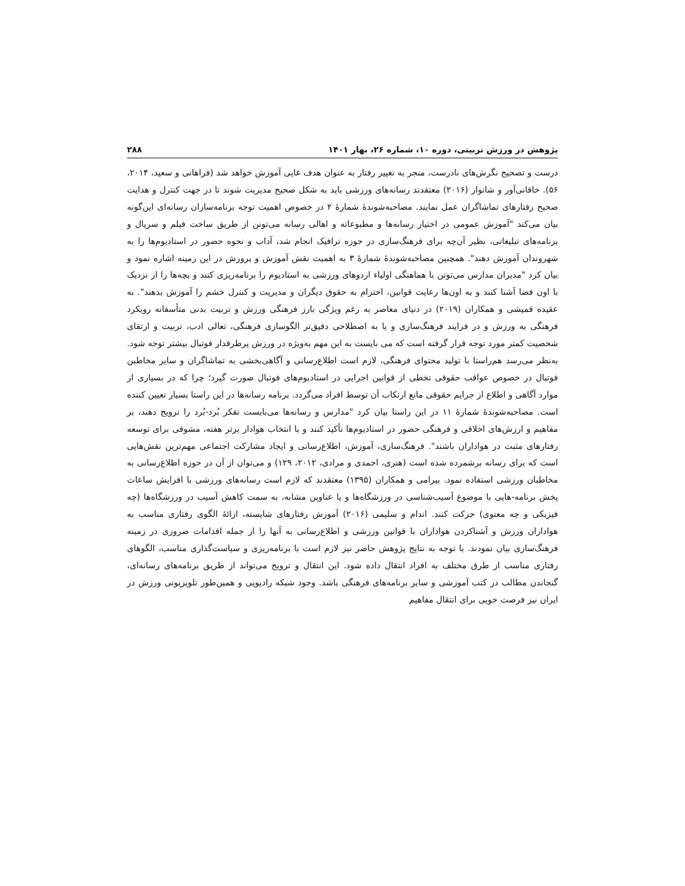پژوهش در ورزش تربیتی، دوره ۱۰، شماره ۲۶، بهار ۱۴۰۱ ۲۸۸
درست و تصحیح نگرش‌های نادرست، منجر به تغییر رفتار به عنوان هدف غایی آموزش خواهد شد (فراهانی و سعید، ۲۰۱۴، ۵۶). خاقانی‌آور و شانواز (۲۰۱۶) معتقدند رسانه‌های ورزشی باید به شکل صحیح مدیریت شوند تا در جهت کنترل و هدایت صحیح رفتارهای تماشاگران عمل نمایند. مصاحبه‌شوندهٔ شمارهٔ ۲ در خصوص اهمیت توجه برنامه‌سازان رسانه‌ای این‌گونه بیان می‌کند "آموزش عمومی در اختیار رسانه‌ها و مطبوعاته و اهالی رسانه می‌تونن از طریق ساخت فیلم و سریال و برنامه‌های تبلیغاتی، نظیر آن‌چه برای فرهنگ‌سازی در حوزه ترافیک انجام شد، آداب و نحوه حضور در استادیوم‌ها را به شهروندان آموزش دهند". همچنین مصاحبه‌شوندهٔ شمارهٔ ۳ به اهمیت نقش آموزش و پرورش در این زمینه اشاره نمود و بیان کرد "مدیران مدارس می‌تونن با هماهنگی اولیاء اردوهای ورزشی به استادیوم را برنامه‌ریزی کنند و بچه‌ها را از نزدیک با اون فضا آشنا کنند و به اون‌ها رعایت قوانین، احترام به حقوق دیگران و مدیریت و کنترل خشم را آموزش بدهند". به عقیده قمیشی و همکاران (۲۰۱۹) در دنیای معاصر به رغم ویژگی بارز فرهنگی ورزش و تربیت بدنی متأسفانه رویکرد فرهنگی به ورزش و در فرایند فرهنگ‌سازی و یا به اصطلاحی دقیق‌تر الگوسازی فرهنگی، تعالی ادب، تربیت و ارتقای شخصیت کمتر مورد توجه قرار گرفته است که می بایست به این مهم به‌ویژه در ورزش پرطرفدار فوتبال بیشتر توجه شود. به‌نظر می‌رسد هم‌راستا با تولید محتوای فرهنگی، لازم است اطلاع‌رسانی و آگاهی‌بخشی به تماشاگران و سایر مخاطبن فوتبال در خصوص عواقب حقوقی تخطی از قوانین اجرایی در استادیوم‌های فوتبال صورت گیرد؛ چرا که در بسیاری از موارد آگاهی و اطلاع از جرایم حقوقی مانع ارتکاب آن توسط افراد می‌گردد. برنامه رسانه‌ها در این راستا بسیار تعیین کننده است. مصاحبه‌شوندهٔ شمارهٔ ۱۱ در این راستا بیان کرد "مدارس و رسانه‌ها می‌بایست تفکر بُرد-بُرد را ترویج دهند، بر مفاهیم و ارزش‌های اخلاقی و فرهنگی حضور در استادیوم‌ها تأکید کنند و با انتخاب هوادار برتر هفته، مشوقی برای توسعه رفتارهای مثبت در هواداران باشند". فرهنگ‌سازی، آموزش، اطلاع‌رسانی و ایجاد مشارکت اجتماعی مهم‌ترین نقش‌هایی است که برای رسانه برشمرده شده است (هنری، احمدی و مرادی، ۲۰۱۲، ۱۲۹) و می‌توان از آن در حوزه اطلاع‌رسانی به مخاطبان ورزشی استفاده نمود. بیرامی و همکاران (۱۳۹۵) معتقدند که لازم است رسانه‌های ورزشی با افزایش ساعات پخش برنامه-هایی با موضوع آسیب‌شناسی در ورزشگاه‌ها و یا عناوین مشابه، به سمت کاهش آسیب در ورزشگاه‌ها (چه فیزیکی و چه معنوی) حرکت کنند. اندام و سلیمی (۲۰۱۶) آموزش رفتارهای شایسته، ارائهٔ الگوی رفتاری مناسب به هواداران ورزش و آشناکردن هواداران با قوانین ورزشی و اطلاع‌رسانی به آنها را از جمله اقدامات ضروری در زمینه فرهنگ‌سازی بیان نمودند. با توجه به نتایج پژوهش حاضر نیز لازم است با برنامه‌ریزی و سیاست‌گذاری مناسب، الگوهای رفتاری مناسب از طرق مختلف به افراد انتقال داده شود. این انتقال و ترویج می‌تواند از طریق برنامه‌های رسانه‌ای، گنجاندن مطالب در کتب آموزشی و سایر برنامه‌های فرهنگی باشد. وجود شبکه رادیویی و همین‌طور تلویزیونی ورزش در ایران نیز فرصت خوبی برای انتقال مفاهیم